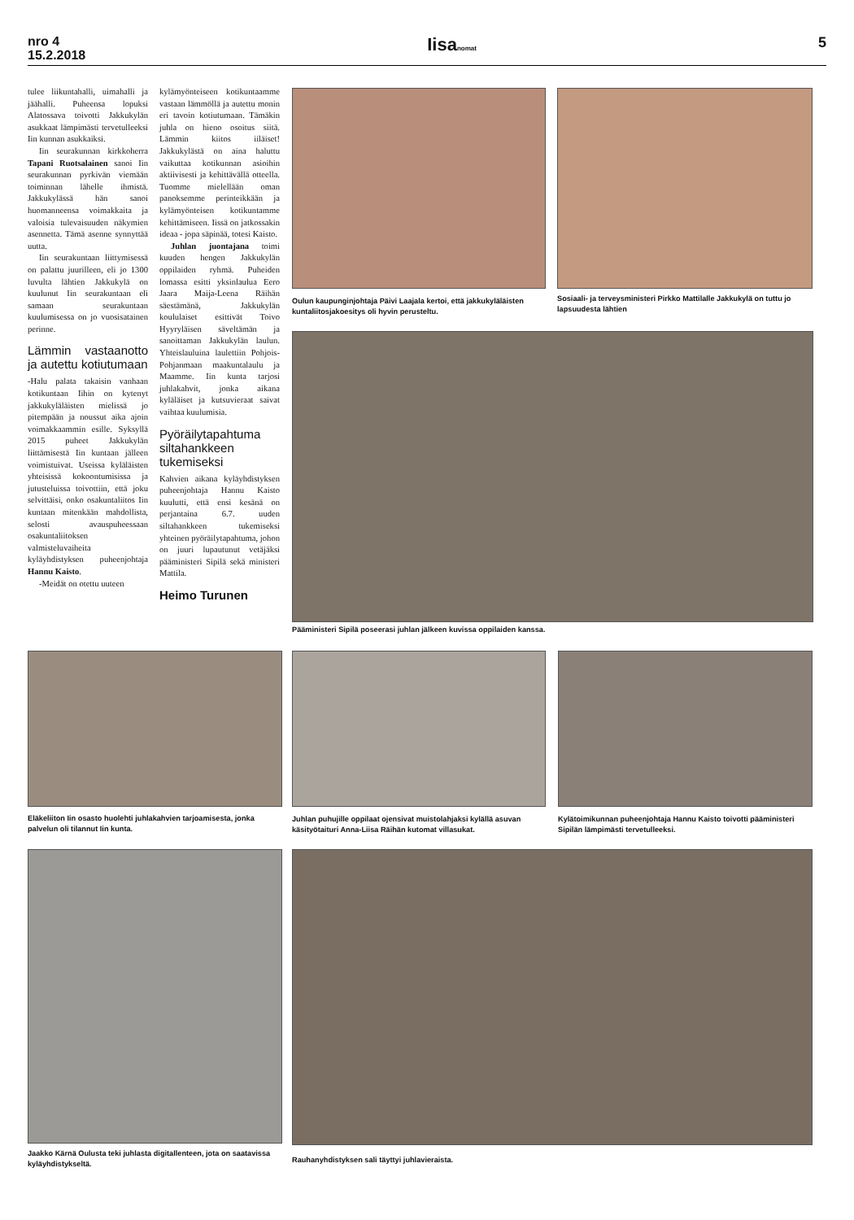nro 4
15.2.2018
Iisanomat
5
tulee liikuntahalli, uimahalli ja jäähalli. Puheensa lopuksi Alatossava toivotti Jakkukylän asukkaat lämpimästi tervetulleeksi Iin kunnan asukkaiksi.
Iin seurakunnan kirkkoherra Tapani Ruotsalainen sanoi Iin seurakunnan pyrkivän viemään toiminnan lähelle ihmistä. Jakkukylässä hän sanoi huomanneensa voimakkaita ja valoisia tulevaisuuden näkymien asennetta. Tämä asenne synnyttää uutta.
Iin seurakuntaan liittymisessä on palattu juurilleen, eli jo 1300 luvulta lähtien Jakkukylä on kuulunut Iin seurakuntaan eli samaan seurakuntaan kuulumisessa on jo vuosisatainen perinne.
Lämmin vastaanotto ja autettu kotiutumaan
-Halu palata takaisin vanhaan kotikuntaan Iihin on kytenyt jakkukyläläisten mielissä jo pitempään ja noussut aika ajoin voimakkaammin esille. Syksyllä 2015 puheet Jakkukylän liittämisestä Iin kuntaan jälleen voimistuivat. Useissa kyläläisten yhteisissä kokoontumisissa ja jutusteluissa toivottiin, että joku selvittäisi, onko osakuntaliitos Iin kuntaan mitenkään mahdollista, selosti avauspuheessaan osakuntaliitoksen valmisteluvaiheita kyläyhdistyksen puheenjohtaja Hannu Kaisto.
-Meidät on otettu uuteen
kylämyönteiseen kotikuntaamme vastaan lämmöllä ja autettu monin eri tavoin kotiutumaan. Tämäkin juhla on hieno osoitus siitä. Lämmin kiitos iiläiset! Jakkukylästä on aina haluttu vaikuttaa kotikunnan asioihin aktiivisesti ja kehittävällä otteella. Tuomme mielellään oman panoksemme perinteikkään ja kylämyönteisen kotikuntamme kehittämiseen. Iissä on jatkossakin ideaa - jopa säpinää, totesi Kaisto.
Juhlan juontajana toimi kuuden hengen Jakkukylän oppilaiden ryhmä. Puheiden lomassa esitti yksinlaulua Eero Jaara Maija-Leena Räihän säestämänä, Jakkukylän koululaiset esittivät Toivo Hyyryläisen säveltämän ja sanoittaman Jakkukylän laulun. Yhteislauluina laulettiin Pohjois-Pohjanmaan maakuntalaulu ja Maamme. Iin kunta tarjosi juhlakahvit, jonka aikana kyläläiset ja kutsuvieraat saivat vaihtaa kuulumisia.
Pyöräilytapahtuma siltahankkeen tukemiseksi
Kahvien aikana kyläyhdistyksen puheenjohtaja Hannu Kaisto kuulutti, että ensi kesänä on perjantaina 6.7. uuden siltahankkeen tukemiseksi yhteinen pyöräilytapahtuma, johon on juuri lupautunut vetäjäksi pääministeri Sipilä sekä ministeri Mattila.
Heimo Turunen
Oulun kaupunginjohtaja Päivi Laajala kertoi, että jakkukyläläisten kuntaliitosjakoesitys oli hyvin perusteltu.
Sosiaali- ja terveysministeri Pirkko Mattilalle Jakkukylä on tuttu jo lapsuudesta lähtien
Pääministeri Sipilä poseerasi juhlan jälkeen kuvissa oppilaiden kanssa.
Eläkeliiton Iin osasto huolehti juhlakahvien tarjoamisesta, jonka palvelun oli tilannut Iin kunta.
Juhlan puhujille oppilaat ojensivat muistolahjaksi kylällä asuvan käsityötaituri Anna-Liisa Räihän kutomat villasukat.
Kylätoimikunnan puheenjohtaja Hannu Kaisto toivotti pääministeri Sipilän lämpimästi tervetulleeksi.
Jaakko Kärnä Oulusta teki juhlasta digitallenteen, jota on saatavissa kyläyhdistykseltä.
Rauhanyhdistyksen sali täyttyi juhlavieraista.